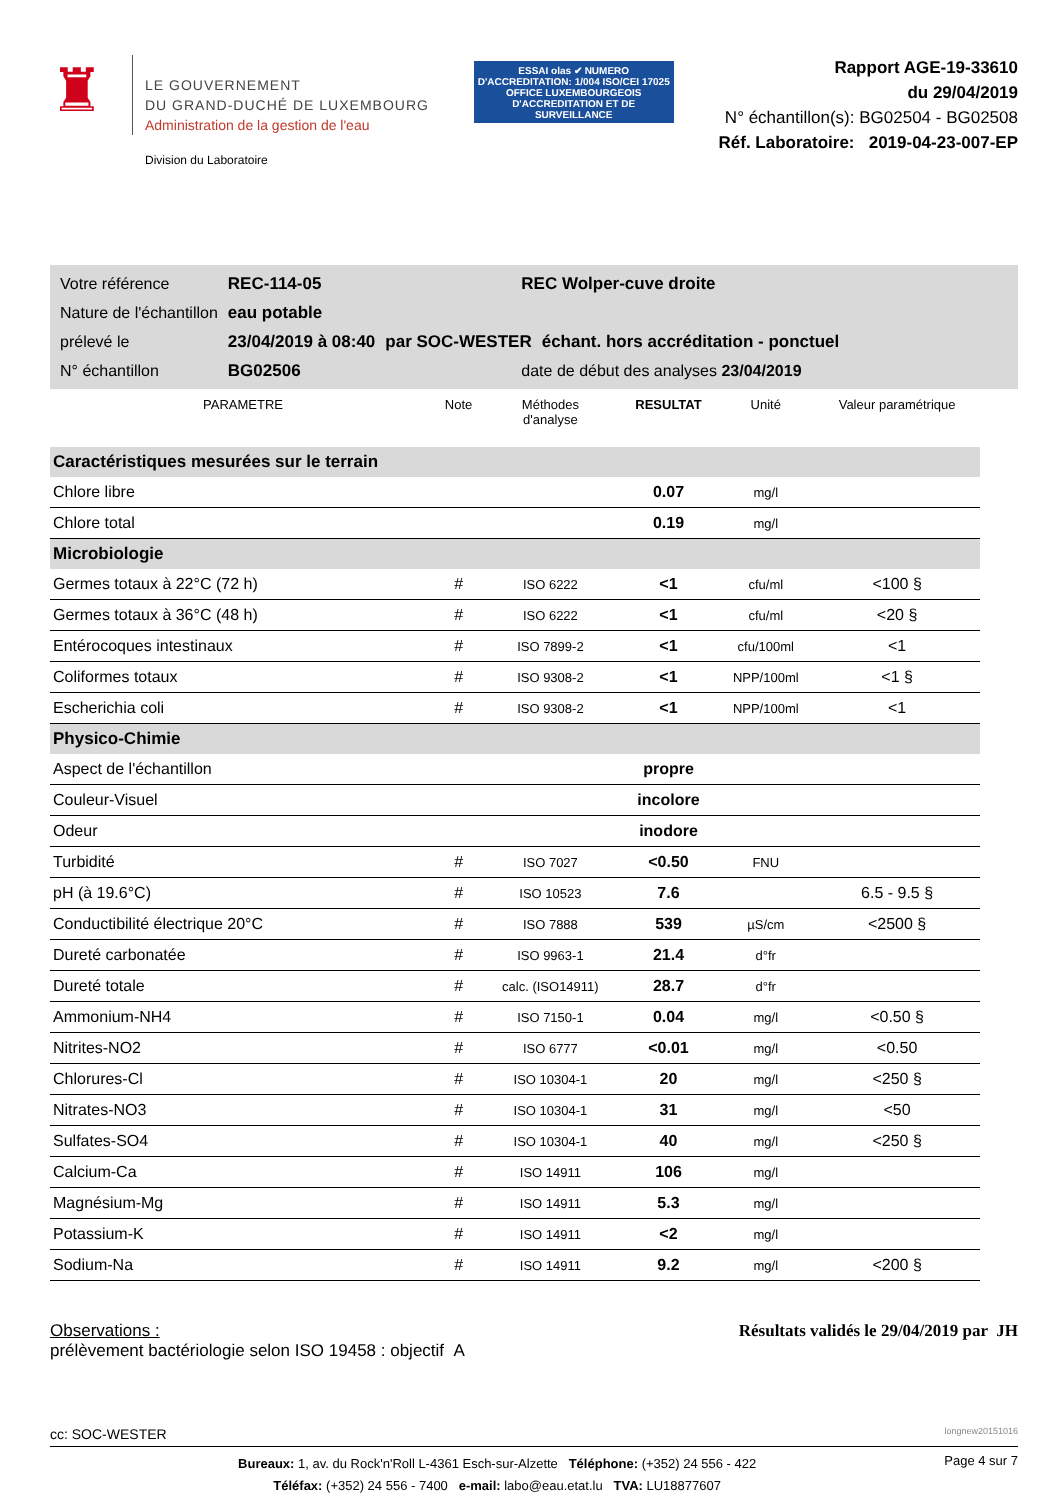♜
LE GOUVERNEMENT
DU GRAND-DUCHÉ DE LUXEMBOURG
Administration de la gestion de l'eau
Division du Laboratoire
ESSAI olas ✔ NUMERO D'ACCREDITATION: 1/004 ISO/CEI 17025
OFFICE LUXEMBOURGEOIS D'ACCREDITATION ET DE SURVEILLANCE
Rapport AGE-19-33610
du 29/04/2019
N° échantillon(s): BG02504 - BG02508
Réf. Laboratoire: 2019-04-23-007-EP
| Votre référence | REC-114-05 | REC Wolper-cuve droite | |
| Nature de l'échantillon | eau potable | | |
| prélevé le | 23/04/2019 à 08:40 | par SOC-WESTER | échant. hors accréditation - ponctuel |
| N° échantillon | BG02506 | date de début des analyses 23/04/2019 | |
| PARAMETRE | Note | Méthodes d'analyse | RESULTAT | Unité | Valeur paramétrique |
| --- | --- | --- | --- | --- | --- |
| Caractéristiques mesurées sur le terrain | | | | | |
| Chlore libre | | | 0.07 | mg/l | |
| Chlore total | | | 0.19 | mg/l | |
| Microbiologie | | | | | |
| Germes totaux à 22°C (72 h) | # | ISO 6222 | <1 | cfu/ml | <100 § |
| Germes totaux à 36°C (48 h) | # | ISO 6222 | <1 | cfu/ml | <20 § |
| Entérocoques intestinaux | # | ISO 7899-2 | <1 | cfu/100ml | <1 |
| Coliformes totaux | # | ISO 9308-2 | <1 | NPP/100ml | <1 § |
| Escherichia coli | # | ISO 9308-2 | <1 | NPP/100ml | <1 |
| Physico-Chimie | | | | | |
| Aspect de l'échantillon | | | propre | | |
| Couleur-Visuel | | | incolore | | |
| Odeur | | | inodore | | |
| Turbidité | # | ISO 7027 | <0.50 | FNU | |
| pH (à 19.6°C) | # | ISO 10523 | 7.6 | | 6.5 - 9.5 § |
| Conductibilité électrique 20°C | # | ISO 7888 | 539 | µS/cm | <2500 § |
| Dureté carbonatée | # | ISO 9963-1 | 21.4 | d°fr | |
| Dureté totale | # | calc. (ISO14911) | 28.7 | d°fr | |
| Ammonium-NH4 | # | ISO 7150-1 | 0.04 | mg/l | <0.50 § |
| Nitrites-NO2 | # | ISO 6777 | <0.01 | mg/l | <0.50 |
| Chlorures-Cl | # | ISO 10304-1 | 20 | mg/l | <250 § |
| Nitrates-NO3 | # | ISO 10304-1 | 31 | mg/l | <50 |
| Sulfates-SO4 | # | ISO 10304-1 | 40 | mg/l | <250 § |
| Calcium-Ca | # | ISO 14911 | 106 | mg/l | |
| Magnésium-Mg | # | ISO 14911 | 5.3 | mg/l | |
| Potassium-K | # | ISO 14911 | <2 | mg/l | |
| Sodium-Na | # | ISO 14911 | 9.2 | mg/l | <200 § |
Observations :
prélèvement bactériologie selon ISO 19458 : objectif A
Résultats validés le 29/04/2019 par JH
cc: SOC-WESTER longnew20151016
Bureaux: 1, av. du Rock'n'Roll L-4361 Esch-sur-Alzette Téléphone: (+352) 24 556 - 422
Téléfax: (+352) 24 556 - 7400 e-mail: labo@eau.etat.lu TVA: LU18877607
Page 4 sur 7